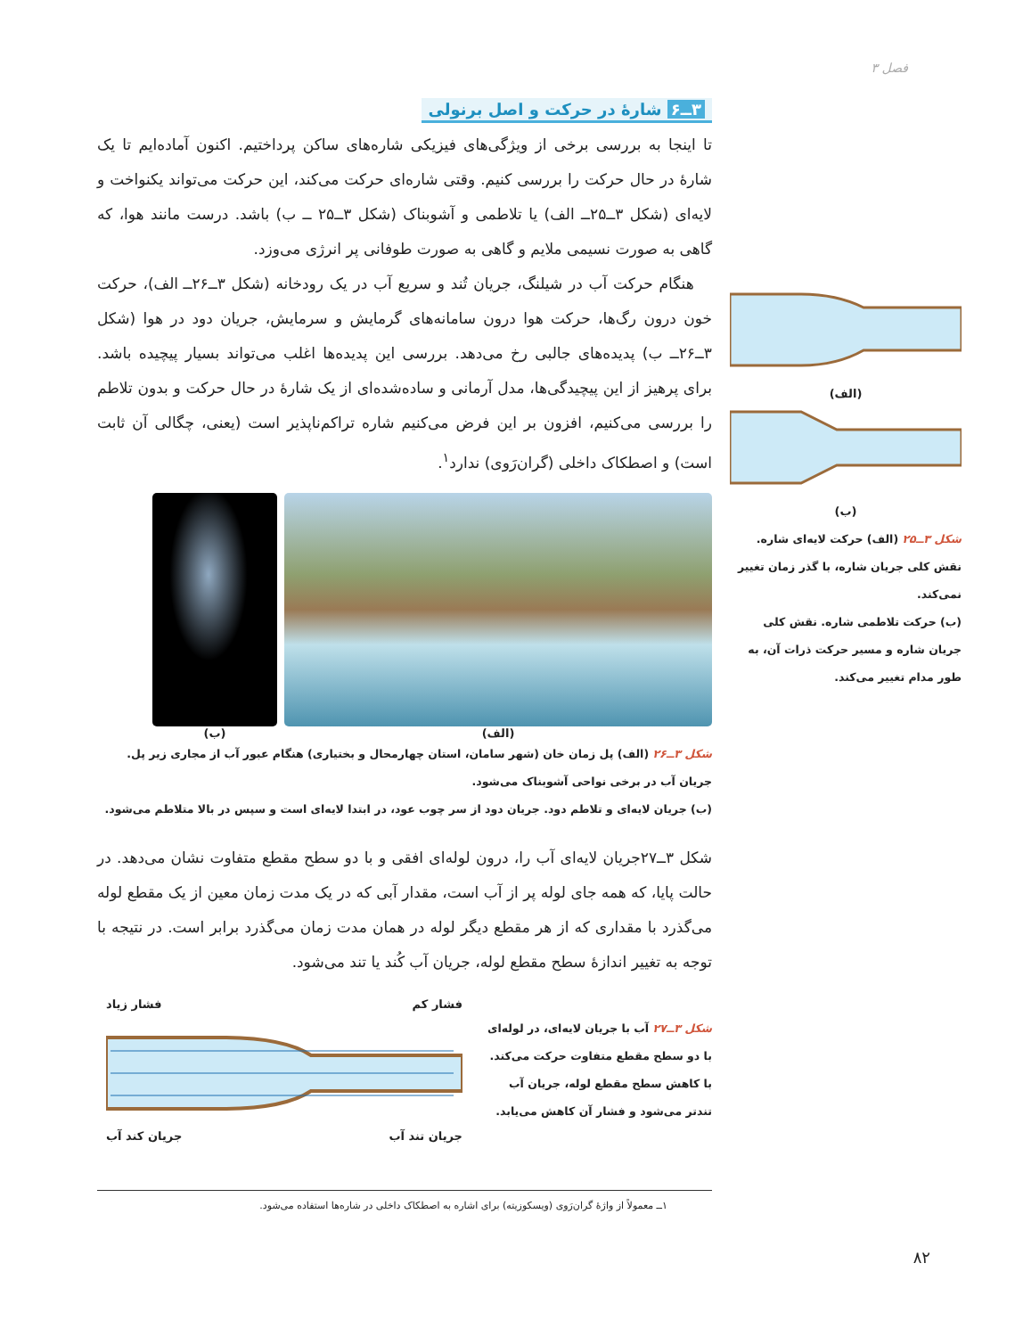فصل ۳
۳ــ۶ شارهٔ در حرکت و اصل برنولی
تا اینجا به بررسی برخی از ویژگی‌های فیزیکی شاره‌های ساکن پرداختیم. اکنون آماده‌ایم تا یک شارهٔ در حال حرکت را بررسی کنیم. وقتی شاره‌ای حرکت می‌کند، این حرکت می‌تواند یکنواخت و لایه‌ای (شکل ۳ــ۲۵ــ الف) یا تلاطمی و آشوبناک (شکل ۳ــ۲۵ ــ ب) باشد. درست مانند هوا، که گاهی به صورت نسیمی ملایم و گاهی به صورت طوفانی پر انرژی می‌وزد.
هنگام حرکت آب در شیلنگ، جریان تُند و سریع آب در یک رودخانه (شکل ۳ــ۲۶ــ الف)، حرکت خون درون رگ‌ها، حرکت هوا درون سامانه‌های گرمایش و سرمایش، جریان دود در هوا (شکل ۳ــ۲۶ــ ب) پدیده‌های جالبی رخ می‌دهد. بررسی این پدیده‌ها اغلب می‌تواند بسیار پیچیده باشد. برای پرهیز از این پیچیدگی‌ها، مدل آرمانی و ساده‌شده‌ای از یک شارهٔ در حال حرکت و بدون تلاطم را بررسی می‌کنیم، افزون بر این فرض می‌کنیم شاره تراکم‌ناپذیر است (یعنی، چگالی آن ثابت است) و اصطکاک داخلی (گران‌رَوی) ندارد<sup>۱</sup>.
(الف) (ب)
شکل ۳ــ۲۶ (الف) پل زمان خان (شهر سامان، استان چهارمحال و بختیاری) هنگام عبور آب از مجاری زیر پل.
جریان آب در برخی نواحی آشوبناک می‌شود.
(ب) جریان لایه‌ای و تلاطم دود. جریان دود از سر چوب عود، در ابتدا لایه‌ای است و سپس در بالا متلاطم می‌شود.
شکل ۳ــ۲۷جریان لایه‌ای آب را، درون لوله‌ای افقی و با دو سطح مقطع متفاوت نشان می‌دهد. در حالت پایا، که همه جای لوله پر از آب است، مقدار آبی که در یک مدت زمان معین از یک مقطع لوله می‌گذرد با مقداری که از هر مقطع دیگر لوله در همان مدت زمان می‌گذرد برابر است. در نتیجه با توجه به تغییر اندازهٔ سطح مقطع لوله، جریان آب کُند یا تند می‌شود.
شکل ۳ــ۲۷ آب با جریان لایه‌ای، در لوله‌ای با دو سطح مقطع متفاوت حرکت می‌کند. با کاهش سطح مقطع لوله، جریان آب تندتر می‌شود و فشار آن کاهش می‌یابد.
فشار کم فشار زیاد
جریان تند آب جریان کند آب
(الف)
(ب)
شکل ۳ــ۲۵ (الف) حرکت لایه‌ای شاره. نقش کلی جریان شاره، با گذر زمان تغییر نمی‌کند.
(ب) حرکت تلاطمی شاره. نقش کلی جریان شاره و مسیر حرکت ذرات آن، به طور مدام تغییر می‌کند.
۱ــ معمولاً از واژهٔ گران‌رَوی (ویسکوزیته) برای اشاره به اصطکاک داخلی در شاره‌ها استفاده می‌شود.
۸۲